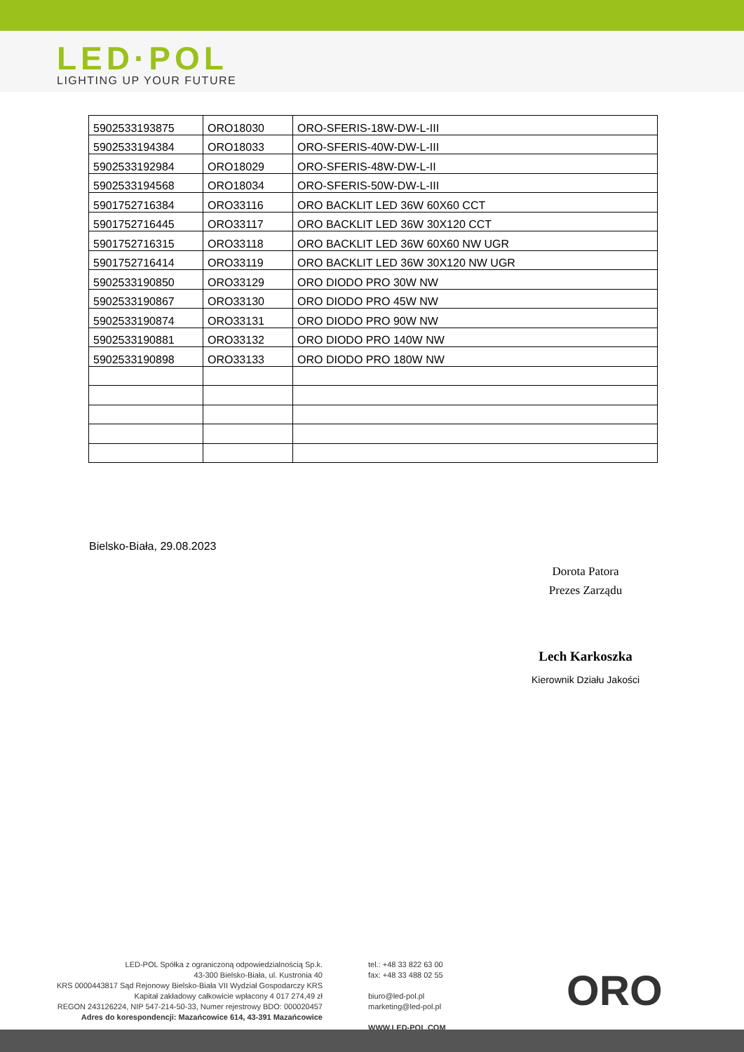LED·POL
LIGHTING UP YOUR FUTURE
| 5902533193875 | ORO18030 | ORO-SFERIS-18W-DW-L-III |
| 5902533194384 | ORO18033 | ORO-SFERIS-40W-DW-L-III |
| 5902533192984 | ORO18029 | ORO-SFERIS-48W-DW-L-II |
| 5902533194568 | ORO18034 | ORO-SFERIS-50W-DW-L-III |
| 5901752716384 | ORO33116 | ORO BACKLIT LED 36W 60X60 CCT |
| 5901752716445 | ORO33117 | ORO BACKLIT LED 36W 30X120 CCT |
| 5901752716315 | ORO33118 | ORO BACKLIT LED 36W 60X60 NW UGR |
| 5901752716414 | ORO33119 | ORO BACKLIT LED 36W 30X120 NW UGR |
| 5902533190850 | ORO33129 | ORO DIODO PRO 30W NW |
| 5902533190867 | ORO33130 | ORO DIODO PRO 45W NW |
| 5902533190874 | ORO33131 | ORO DIODO PRO 90W NW |
| 5902533190881 | ORO33132 | ORO DIODO PRO 140W NW |
| 5902533190898 | ORO33133 | ORO DIODO PRO 180W NW |
Bielsko-Biała, 29.08.2023
Dorota Patora
Prezes Zarządu
Lech Karkoszka
Kierownik Działu Jakości
LED-POL Spółka z ograniczoną odpowiedzialnością Sp.k.
43-300 Bielsko-Biała, ul. Kustronia 40
KRS 0000443817 Sąd Rejonowy Bielsko-Biała VII Wydział Gospodarczy KRS
Kapitał zakładowy całkowicie wpłacony 4 017 274,49 zł
REGON 243126224, NIP 547-214-50-33, Numer rejestrowy BDO: 000020457
Adres do korespondencji: Mazańcowice 614, 43-391 Mazańcowice
tel.: +48 33 822 63 00
fax: +48 33 488 02 55
biuro@led-pol.pl
marketing@led-pol.pl
WWW.LED-POL.COM
ORO